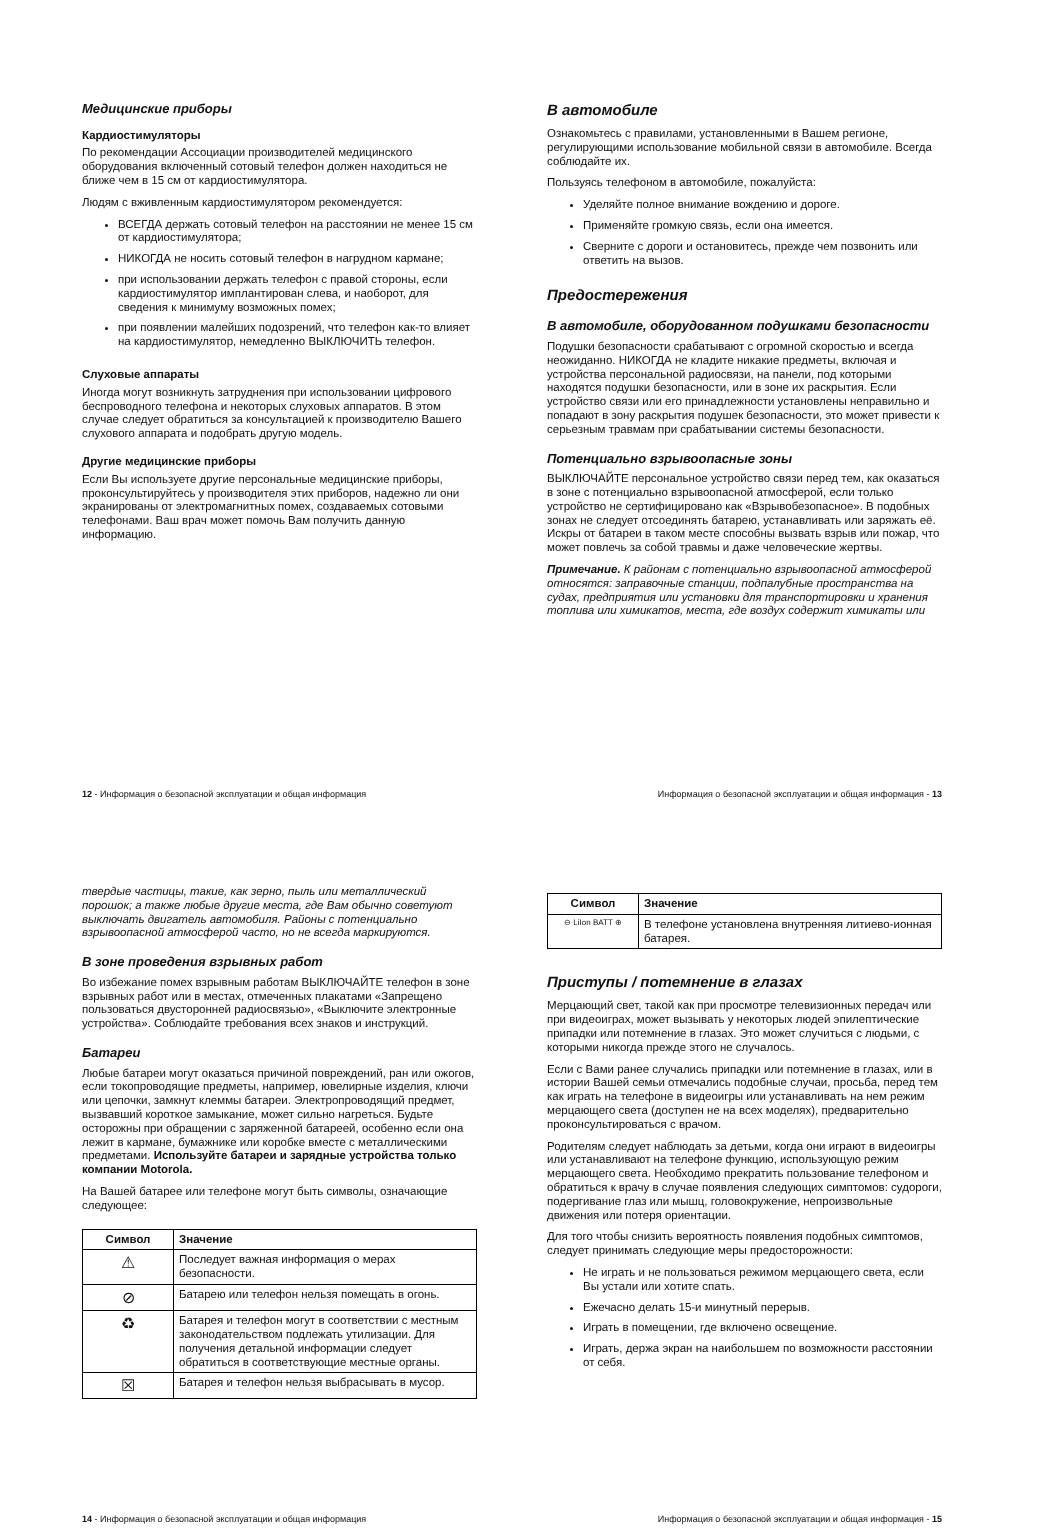Медицинские приборы
Кардиостимуляторы
По рекомендации Ассоциации производителей медицинского оборудования включенный сотовый телефон должен находиться не ближе чем в 15 см от кардиостимулятора.
Людям с вживленным кардиостимулятором рекомендуется:
ВСЕГДА держать сотовый телефон на расстоянии не менее 15 см от кардиостимулятора;
НИКОГДА не носить сотовый телефон в нагрудном кармане;
при использовании держать телефон с правой стороны, если кардиостимулятор имплантирован слева, и наоборот, для сведения к минимуму возможных помех;
при появлении малейших подозрений, что телефон как-то влияет на кардиостимулятор, немедленно ВЫКЛЮЧИТЬ телефон.
Слуховые аппараты
Иногда могут возникнуть затруднения при использовании цифрового беспроводного телефона и некоторых слуховых аппаратов. В этом случае следует обратиться за консультацией к производителю Вашего слухового аппарата и подобрать другую модель.
Другие медицинские приборы
Если Вы используете другие персональные медицинские приборы, проконсультируйтесь у производителя этих приборов, надежно ли они экранированы от электромагнитных помех, создаваемых сотовыми телефонами. Ваш врач может помочь Вам получить данную информацию.
12 - Информация о безопасной эксплуатации и общая информация
В автомобиле
Ознакомьтесь с правилами, установленными в Вашем регионе, регулирующими использование мобильной связи в автомобиле. Всегда соблюдайте их.
Пользуясь телефоном в автомобиле, пожалуйста:
Уделяйте полное внимание вождению и дороге.
Применяйте громкую связь, если она имеется.
Сверните с дороги и остановитесь, прежде чем позвонить или ответить на вызов.
Предостережения
В автомобиле, оборудованном подушками безопасности
Подушки безопасности срабатывают с огромной скоростью и всегда неожиданно. НИКОГДА не кладите никакие предметы, включая и устройства персональной радиосвязи, на панели, под которыми находятся подушки безопасности, или в зоне их раскрытия. Если устройство связи или его принадлежности установлены неправильно и попадают в зону раскрытия подушек безопасности, это может привести к серьезным травмам при срабатывании системы безопасности.
Потенциально взрывоопасные зоны
ВЫКЛЮЧАЙТЕ персональное устройство связи перед тем, как оказаться в зоне с потенциально взрывоопасной атмосферой, если только устройство не сертифицировано как «Взрывобезопасное». В подобных зонах не следует отсоединять батарею, устанавливать или заряжать её. Искры от батареи в таком месте способны вызвать взрыв или пожар, что может повлечь за собой травмы и даже человеческие жертвы.
Примечание. К районам с потенциально взрывоопасной атмосферой относятся: заправочные станции, подпалубные пространства на судах, предприятия или установки для транспортировки и хранения топлива или химикатов, места, где воздух содержит химикаты или
Информация о безопасной эксплуатации и общая информация - 13
твердые частицы, такие, как зерно, пыль или металлический порошок; а также любые другие места, где Вам обычно советуют выключать двигатель автомобиля. Районы с потенциально взрывоопасной атмосферой часто, но не всегда маркируются.
В зоне проведения взрывных работ
Во избежание помех взрывным работам ВЫКЛЮЧАЙТЕ телефон в зоне взрывных работ или в местах, отмеченных плакатами «Запрещено пользоваться двусторонней радиосвязью», «Выключите электронные устройства». Соблюдайте требования всех знаков и инструкций.
Батареи
Любые батареи могут оказаться причиной повреждений, ран или ожогов, если токопроводящие предметы, например, ювелирные изделия, ключи или цепочки, замкнут клеммы батареи. Электропроводящий предмет, вызвавший короткое замыкание, может сильно нагреться. Будьте осторожны при обращении с заряженной батареей, особенно если она лежит в кармане, бумажнике или коробке вместе с металлическими предметами. Используйте батареи и зарядные устройства только компании Motorola.
На Вашей батарее или телефоне могут быть символы, означающие следующее:
| Символ | Значение |
| --- | --- |
| ⚠ | Последует важная информация о мерах безопасности. |
| ⊘ | Батарею или телефон нельзя помещать в огонь. |
| ♻ | Батарея и телефон могут в соответствии с местным законодательством подлежать утилизации. Для получения детальной информации следует обратиться в соответствующие местные органы. |
| ☒ | Батарея и телефон нельзя выбрасывать в мусор. |
14 - Информация о безопасной эксплуатации и общая информация
| Символ | Значение |
| --- | --- |
| ⊖ LiIon BATT ⊕ | В телефоне установлена внутренняя литиево-ионная батарея. |
Приступы / потемнение в глазах
Мерцающий свет, такой как при просмотре телевизионных передач или при видеоиграх, может вызывать у некоторых людей эпилептические припадки или потемнение в глазах. Это может случиться с людьми, с которыми никогда прежде этого не случалось.
Если с Вами ранее случались припадки или потемнение в глазах, или в истории Вашей семьи отмечались подобные случаи, просьба, перед тем как играть на телефоне в видеоигры или устанавливать на нем режим мерцающего света (доступен не на всех моделях), предварительно проконсультироваться с врачом.
Родителям следует наблюдать за детьми, когда они играют в видеоигры или устанавливают на телефоне функцию, использующую режим мерцающего света. Необходимо прекратить пользование телефоном и обратиться к врачу в случае появления следующих симптомов: судороги, подергивание глаз или мышц, головокружение, непроизвольные движения или потеря ориентации.
Для того чтобы снизить вероятность появления подобных симптомов, следует принимать следующие меры предосторожности:
Не играть и не пользоваться режимом мерцающего света, если Вы устали или хотите спать.
Ежечасно делать 15-и минутный перерыв.
Играть в помещении, где включено освещение.
Играть, держа экран на наибольшем по возможности расстоянии от себя.
Информация о безопасной эксплуатации и общая информация - 15